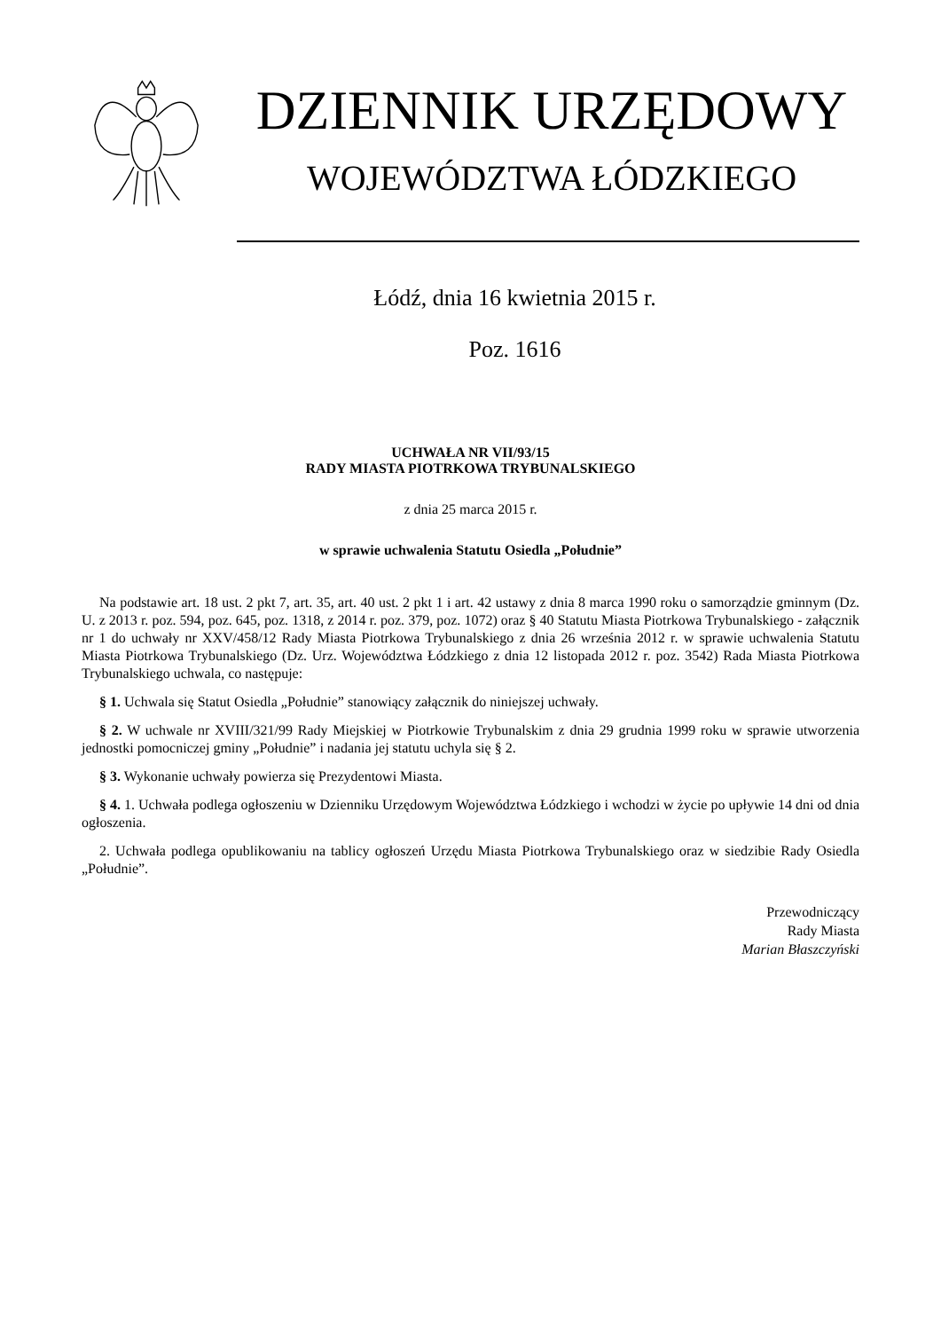DZIENNIK URZĘDOWY
WOJEWÓDZTWA ŁÓDZKIEGO
Łódź, dnia 16 kwietnia 2015 r.
Poz. 1616
UCHWAŁA NR VII/93/15
RADY MIASTA PIOTRKOWA TRYBUNALSKIEGO
z dnia 25 marca 2015 r.
w sprawie uchwalenia Statutu Osiedla „Południe”
Na podstawie art. 18 ust. 2 pkt 7, art. 35, art. 40 ust. 2 pkt 1 i art. 42 ustawy z dnia 8 marca 1990 roku o samorządzie gminnym (Dz. U. z 2013 r. poz. 594, poz. 645, poz. 1318, z 2014 r. poz. 379, poz. 1072) oraz § 40 Statutu Miasta Piotrkowa Trybunalskiego - załącznik nr 1 do uchwały nr XXV/458/12 Rady Miasta Piotrkowa Trybunalskiego z dnia 26 września 2012 r. w sprawie uchwalenia Statutu Miasta Piotrkowa Trybunalskiego (Dz. Urz. Województwa Łódzkiego z dnia 12 listopada 2012 r. poz. 3542) Rada Miasta Piotrkowa Trybunalskiego uchwala, co następuje:
§ 1. Uchwala się Statut Osiedla „Południe” stanowiący załącznik do niniejszej uchwały.
§ 2. W uchwale nr XVIII/321/99 Rady Miejskiej w Piotrkowie Trybunalskim z dnia 29 grudnia 1999 roku w sprawie utworzenia jednostki pomocniczej gminy „Południe” i nadania jej statutu uchyla się § 2.
§ 3. Wykonanie uchwały powierza się Prezydentowi Miasta.
§ 4. 1. Uchwała podlega ogłoszeniu w Dzienniku Urzędowym Województwa Łódzkiego i wchodzi w życie po upływie 14 dni od dnia ogłoszenia.
2. Uchwała podlega opublikowaniu na tablicy ogłoszeń Urzędu Miasta Piotrkowa Trybunalskiego oraz w siedzibie Rady Osiedla „Południe”.
Przewodniczący
Rady Miasta
Marian Błaszczyński